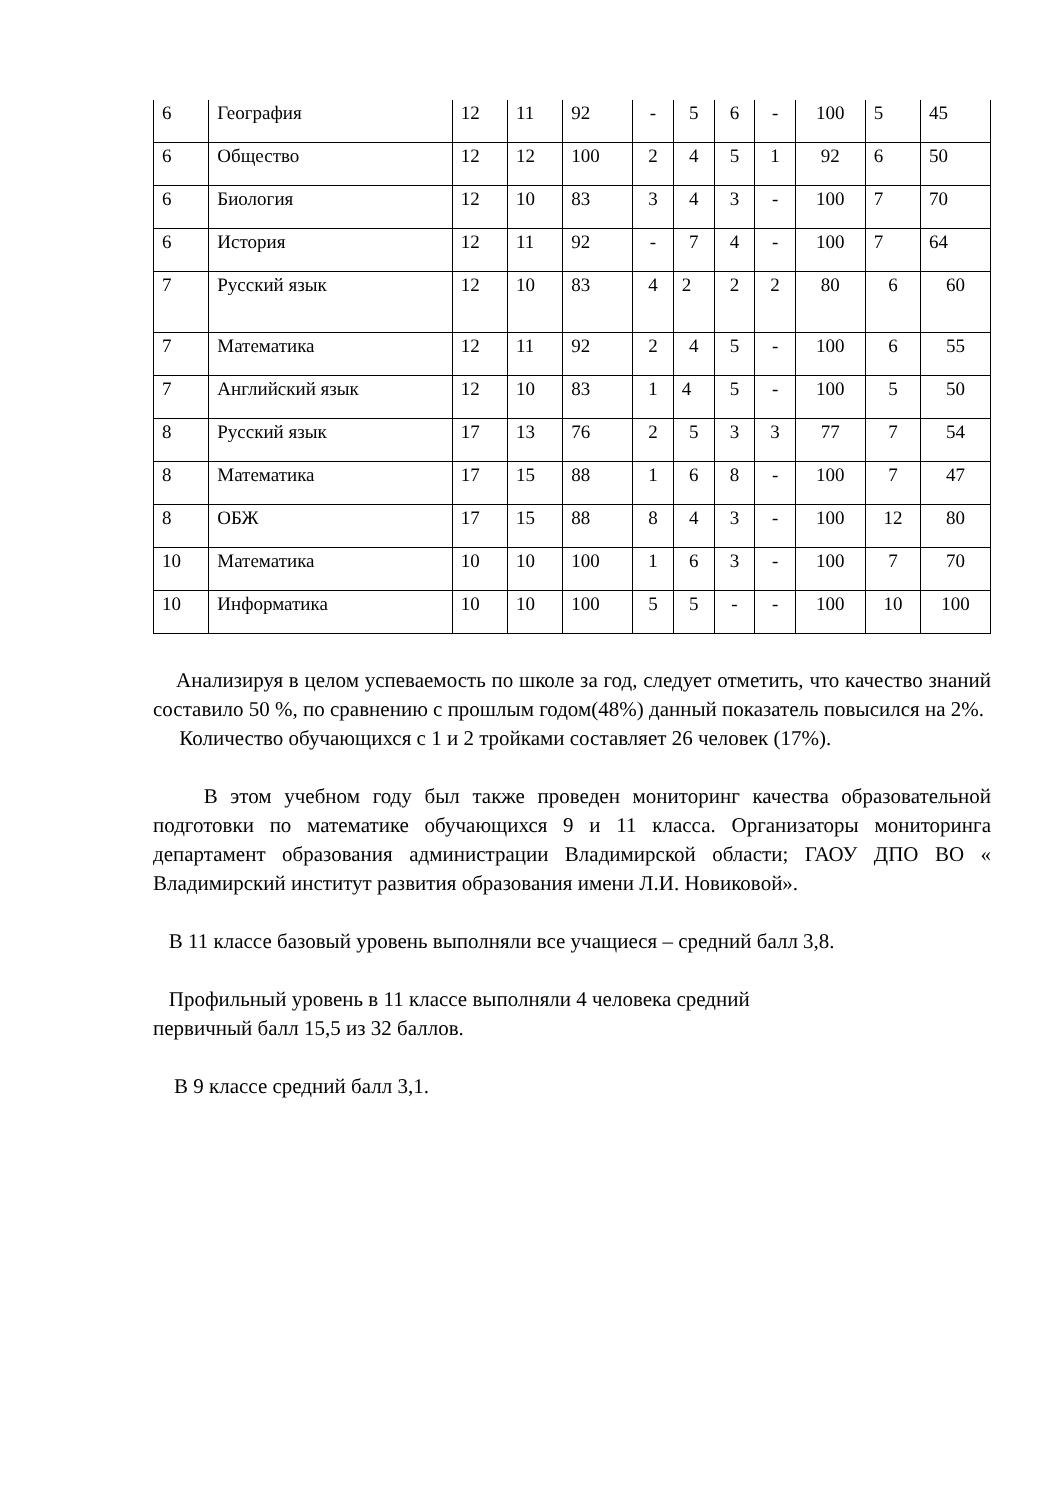| 6 | География | 12 | 11 | 92 | - | 5 | 6 | - | 100 | 5 | 45 |
| 6 | Общество | 12 | 12 | 100 | 2 | 4 | 5 | 1 | 92 | 6 | 50 |
| 6 | Биология | 12 | 10 | 83 | 3 | 4 | 3 | - | 100 | 7 | 70 |
| 6 | История | 12 | 11 | 92 | - | 7 | 4 | - | 100 | 7 | 64 |
| 7 | Русский язык | 12 | 10 | 83 | 4 | 2 | 2 | 2 | 80 | 6 | 60 |
| 7 | Математика | 12 | 11 | 92 | 2 | 4 | 5 | - | 100 | 6 | 55 |
| 7 | Английский язык | 12 | 10 | 83 | 1 | 4 | 5 | - | 100 | 5 | 50 |
| 8 | Русский язык | 17 | 13 | 76 | 2 | 5 | 3 | 3 | 77 | 7 | 54 |
| 8 | Математика | 17 | 15 | 88 | 1 | 6 | 8 | - | 100 | 7 | 47 |
| 8 | ОБЖ | 17 | 15 | 88 | 8 | 4 | 3 | - | 100 | 12 | 80 |
| 10 | Математика | 10 | 10 | 100 | 1 | 6 | 3 | - | 100 | 7 | 70 |
| 10 | Информатика | 10 | 10 | 100 | 5 | 5 | - | - | 100 | 10 | 100 |
Анализируя в целом успеваемость по школе за год, следует отметить, что качество знаний составило 50 %, по сравнению с прошлым годом(48%) данный показатель повысился на 2%.
Количество обучающихся с 1 и 2 тройками составляет 26 человек (17%).
В этом учебном году был также проведен мониторинг качества образовательной подготовки по математике обучающихся 9 и 11 класса. Организаторы мониторинга департамент образования администрации Владимирской области; ГАОУ ДПО ВО « Владимирский институт развития образования имени Л.И. Новиковой».
В 11 классе базовый уровень выполняли все учащиеся – средний балл 3,8.
Профильный уровень в 11 классе выполняли 4 человека средний
первичный балл 15,5 из 32 баллов.
В 9 классе средний балл 3,1.